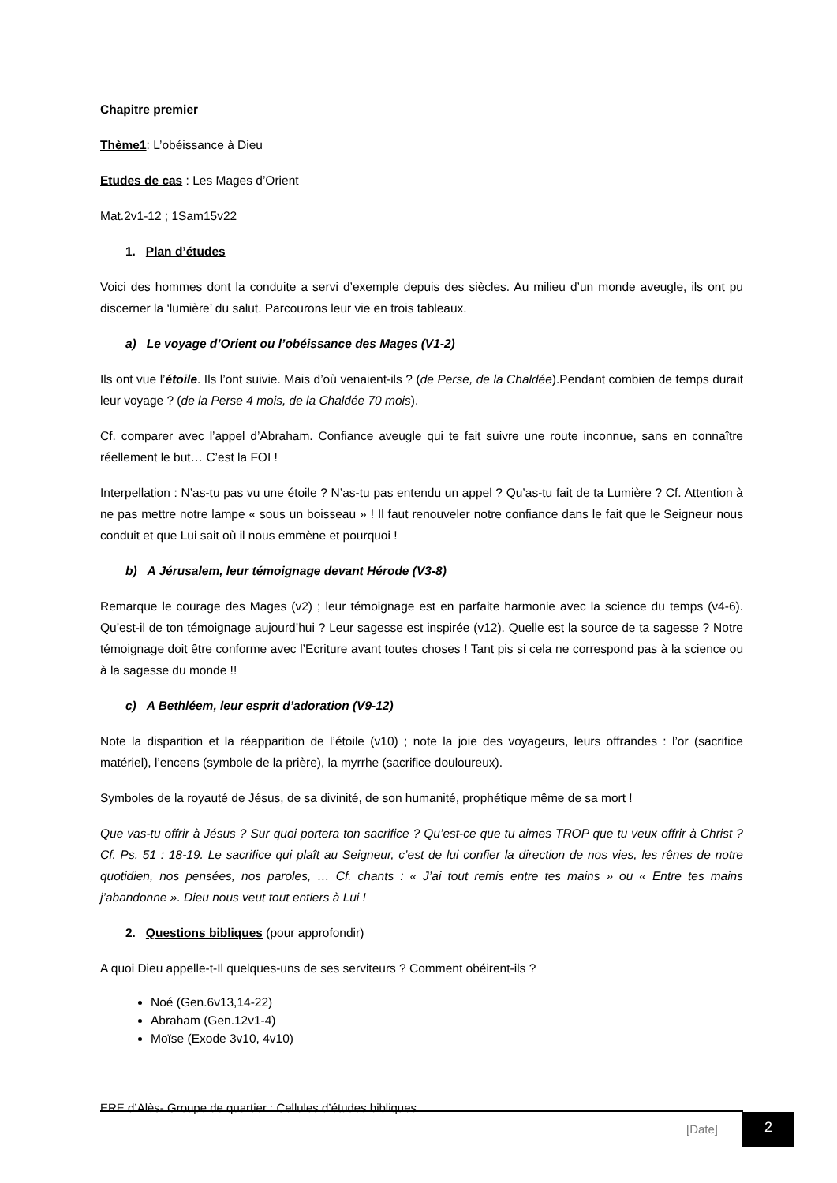Chapitre premier
Thème1: L’obéissance à Dieu
Etudes de cas : Les Mages d’Orient
Mat.2v1-12 ; 1Sam15v22
1. Plan d’études
Voici des hommes dont la conduite a servi d’exemple depuis des siècles. Au milieu d’un monde aveugle, ils ont pu discerner la ‘lumière’ du salut. Parcourons leur vie en trois tableaux.
a) Le voyage d’Orient ou l’obéissance des Mages (V1-2)
Ils ont vue l’étoile. Ils l’ont suivie. Mais d’où venaient-ils ? (de Perse, de la Chaldée).Pendant combien de temps durait leur voyage ? (de la Perse 4 mois, de la Chaldée 70 mois).
Cf. comparer avec l’appel d’Abraham. Confiance aveugle qui te fait suivre une route inconnue, sans en connaître réellement le but… C’est la FOI !
Interpellation : N’as-tu pas vu une étoile ? N’as-tu pas entendu un appel ? Qu’as-tu fait de ta Lumière ? Cf. Attention à ne pas mettre notre lampe « sous un boisseau » ! Il faut renouveler notre confiance dans le fait que le Seigneur nous conduit et que Lui sait où il nous emmène et pourquoi !
b) A Jérusalem, leur témoignage devant Hérode (V3-8)
Remarque le courage des Mages (v2) ; leur témoignage est en parfaite harmonie avec la science du temps (v4-6). Qu’est-il de ton témoignage aujourd’hui ? Leur sagesse est inspirée (v12). Quelle est la source de ta sagesse ? Notre témoignage doit être conforme avec l’Ecriture avant toutes choses ! Tant pis si cela ne correspond pas à la science ou à la sagesse du monde !!
c) A Bethléem, leur esprit d’adoration (V9-12)
Note la disparition et la réapparition de l’étoile (v10) ; note la joie des voyageurs, leurs offrandes : l’or (sacrifice matériel), l’encens (symbole de la prière), la myrrhe (sacrifice douloureux).
Symboles de la royauté de Jésus, de sa divinité, de son humanité, prophétique même de sa mort !
Que vas-tu offrir à Jésus ? Sur quoi portera ton sacrifice ? Qu’est-ce que tu aimes TROP que tu veux offrir à Christ ? Cf. Ps. 51 : 18-19. Le sacrifice qui plaît au Seigneur, c’est de lui confier la direction de nos vies, les rênes de notre quotidien, nos pensées, nos paroles, … Cf. chants : « J’ai tout remis entre tes mains » ou « Entre tes mains j’abandonne ». Dieu nous veut tout entiers à Lui !
2. Questions bibliques (pour approfondir)
A quoi Dieu appelle-t-Il quelques-uns de ses serviteurs ? Comment obéirent-ils ?
Noé (Gen.6v13,14-22)
Abraham (Gen.12v1-4)
Moïse (Exode 3v10, 4v10)
ERE d’Alès- Groupe de quartier : Cellules d’études bibliques
[Date]
2